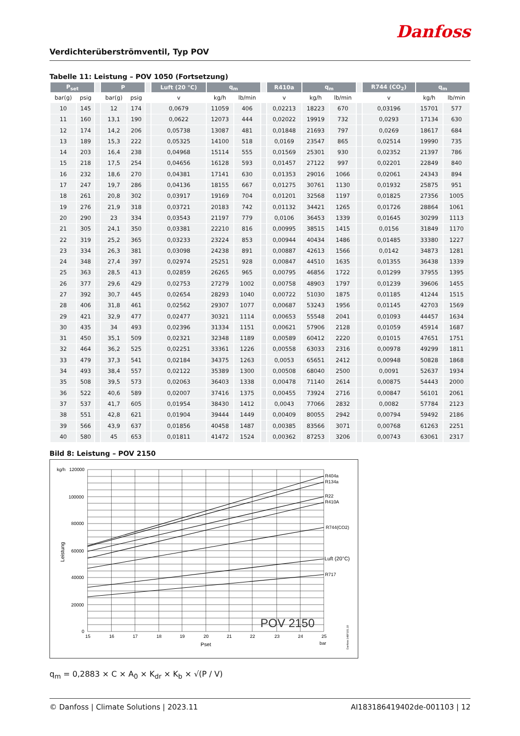Danfoss
Verdichterüberströmventil, Typ POV
Tabelle 11: Leistung – POV 1050 (Fortsetzung)
| P<sub>set</sub> | | | P | | | Luft (20 °C) | q<sub>m</sub> | | | R410a | q<sub>m</sub> | | | R744 (CO<sub>2</sub>) | q<sub>m</sub> | |
| --- | --- | --- | --- | --- | --- | --- | --- | --- | --- | --- | --- | --- | --- | --- | --- | --- |
| bar(g) | psig | | bar(g) | psig | | v | kg/h | lb/min | | v | kg/h | lb/min | | v | kg/h | lb/min |
| 10 | 145 | | 12 | 174 | | 0,0679 | 11059 | 406 | | 0,02213 | 18223 | 670 | | 0,03196 | 15701 | 577 |
| 11 | 160 | | 13,1 | 190 | | 0,0622 | 12073 | 444 | | 0,02022 | 19919 | 732 | | 0,0293 | 17134 | 630 |
| 12 | 174 | | 14,2 | 206 | | 0,05738 | 13087 | 481 | | 0,01848 | 21693 | 797 | | 0,0269 | 18617 | 684 |
| 13 | 189 | | 15,3 | 222 | | 0,05325 | 14100 | 518 | | 0,0169 | 23547 | 865 | | 0,02514 | 19990 | 735 |
| 14 | 203 | | 16,4 | 238 | | 0,04968 | 15114 | 555 | | 0,01569 | 25301 | 930 | | 0,02352 | 21397 | 786 |
| 15 | 218 | | 17,5 | 254 | | 0,04656 | 16128 | 593 | | 0,01457 | 27122 | 997 | | 0,02201 | 22849 | 840 |
| 16 | 232 | | 18,6 | 270 | | 0,04381 | 17141 | 630 | | 0,01353 | 29016 | 1066 | | 0,02061 | 24343 | 894 |
| 17 | 247 | | 19,7 | 286 | | 0,04136 | 18155 | 667 | | 0,01275 | 30761 | 1130 | | 0,01932 | 25875 | 951 |
| 18 | 261 | | 20,8 | 302 | | 0,03917 | 19169 | 704 | | 0,01201 | 32568 | 1197 | | 0,01825 | 27356 | 1005 |
| 19 | 276 | | 21,9 | 318 | | 0,03721 | 20183 | 742 | | 0,01132 | 34421 | 1265 | | 0,01726 | 28864 | 1061 |
| 20 | 290 | | 23 | 334 | | 0,03543 | 21197 | 779 | | 0,0106 | 36453 | 1339 | | 0,01645 | 30299 | 1113 |
| 21 | 305 | | 24,1 | 350 | | 0,03381 | 22210 | 816 | | 0,00995 | 38515 | 1415 | | 0,0156 | 31849 | 1170 |
| 22 | 319 | | 25,2 | 365 | | 0,03233 | 23224 | 853 | | 0,00944 | 40434 | 1486 | | 0,01485 | 33380 | 1227 |
| 23 | 334 | | 26,3 | 381 | | 0,03098 | 24238 | 891 | | 0,00887 | 42613 | 1566 | | 0,0142 | 34873 | 1281 |
| 24 | 348 | | 27,4 | 397 | | 0,02974 | 25251 | 928 | | 0,00847 | 44510 | 1635 | | 0,01355 | 36438 | 1339 |
| 25 | 363 | | 28,5 | 413 | | 0,02859 | 26265 | 965 | | 0,00795 | 46856 | 1722 | | 0,01299 | 37955 | 1395 |
| 26 | 377 | | 29,6 | 429 | | 0,02753 | 27279 | 1002 | | 0,00758 | 48903 | 1797 | | 0,01239 | 39606 | 1455 |
| 27 | 392 | | 30,7 | 445 | | 0,02654 | 28293 | 1040 | | 0,00722 | 51030 | 1875 | | 0,01185 | 41244 | 1515 |
| 28 | 406 | | 31,8 | 461 | | 0,02562 | 29307 | 1077 | | 0,00687 | 53243 | 1956 | | 0,01145 | 42703 | 1569 |
| 29 | 421 | | 32,9 | 477 | | 0,02477 | 30321 | 1114 | | 0,00653 | 55548 | 2041 | | 0,01093 | 44457 | 1634 |
| 30 | 435 | | 34 | 493 | | 0,02396 | 31334 | 1151 | | 0,00621 | 57906 | 2128 | | 0,01059 | 45914 | 1687 |
| 31 | 450 | | 35,1 | 509 | | 0,02321 | 32348 | 1189 | | 0,00589 | 60412 | 2220 | | 0,01015 | 47651 | 1751 |
| 32 | 464 | | 36,2 | 525 | | 0,02251 | 33361 | 1226 | | 0,00558 | 63033 | 2316 | | 0,00978 | 49299 | 1811 |
| 33 | 479 | | 37,3 | 541 | | 0,02184 | 34375 | 1263 | | 0,0053 | 65651 | 2412 | | 0,00948 | 50828 | 1868 |
| 34 | 493 | | 38,4 | 557 | | 0,02122 | 35389 | 1300 | | 0,00508 | 68040 | 2500 | | 0,0091 | 52637 | 1934 |
| 35 | 508 | | 39,5 | 573 | | 0,02063 | 36403 | 1338 | | 0,00478 | 71140 | 2614 | | 0,00875 | 54443 | 2000 |
| 36 | 522 | | 40,6 | 589 | | 0,02007 | 37416 | 1375 | | 0,00455 | 73924 | 2716 | | 0,00847 | 56101 | 2061 |
| 37 | 537 | | 41,7 | 605 | | 0,01954 | 38430 | 1412 | | 0,0043 | 77066 | 2832 | | 0,0082 | 57784 | 2123 |
| 38 | 551 | | 42,8 | 621 | | 0,01904 | 39444 | 1449 | | 0,00409 | 80055 | 2942 | | 0,00794 | 59492 | 2186 |
| 39 | 566 | | 43,9 | 637 | | 0,01856 | 40458 | 1487 | | 0,00385 | 83566 | 3071 | | 0,00768 | 61263 | 2251 |
| 40 | 580 | | 45 | 653 | | 0,01811 | 41472 | 1524 | | 0,00362 | 87253 | 3206 | | 0,00743 | 63061 | 2317 |
Bild 8: Leistung – POV 2150
kg/h
120000
100000
80000
60000
40000
20000
0
15
16
17
18
19
20
21
22
23
24
25
Pset
bar
Leistung
R404a
R134a
R22
R410A
R744(CO2)
Luft (20°C)
R717
POV 2150
Danfoss 148F101.10
q<sub>m</sub> = 0,2883 × C × A<sub>0</sub> × K<sub>dr</sub> × K<sub>b</sub> × √(P / V)
© Danfoss | Climate Solutions | 2023.11 AI183186419402de-001103 | 12